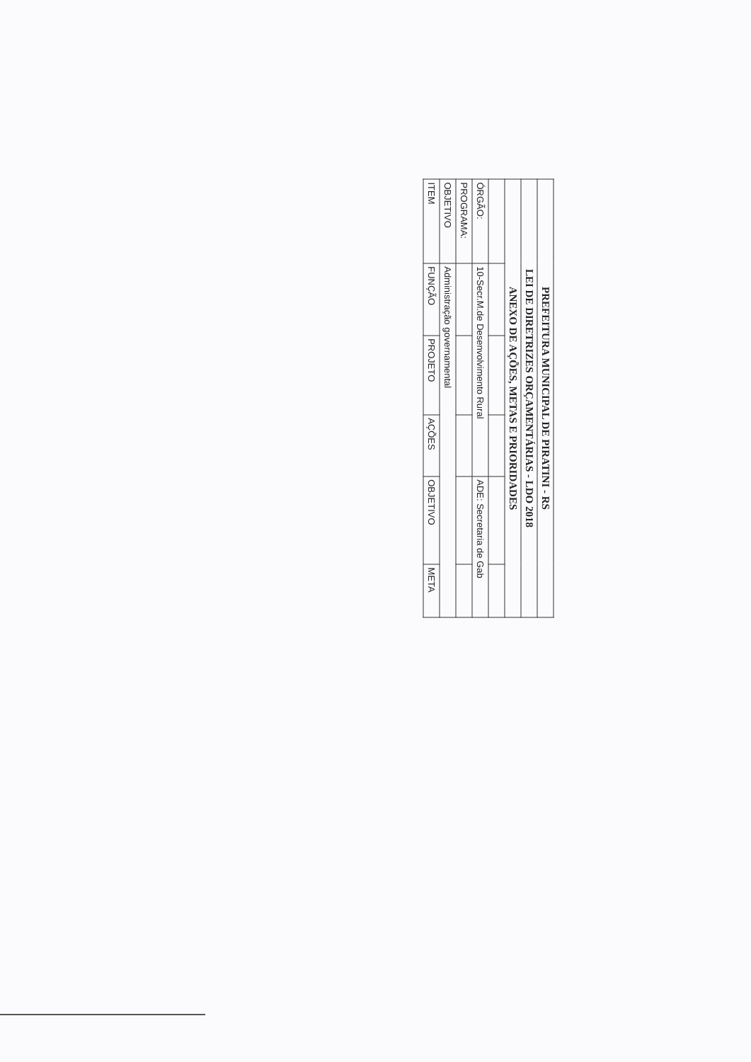| PREFEITURA MUNICIPAL DE PIRATINI - RS | | | | | |
| LEI DE DIRETRIZES ORÇAMENTÁRIAS - LDO 2018 | | | | | |
| ANEXO DE AÇÕES, METAS E PRIORIDADES | | | | | |
| ÓRGÃO: | 10-Secr.M.de Desenvolvimento Rural | | | ADE: Secretaria de Gab | |
| PROGRAMA: | | | | | |
| OBJETIVO | Administração governamental | | | | |
| ITEM | FUNÇÃO | PROJETO | AÇÕES | OBJETIVO | META |